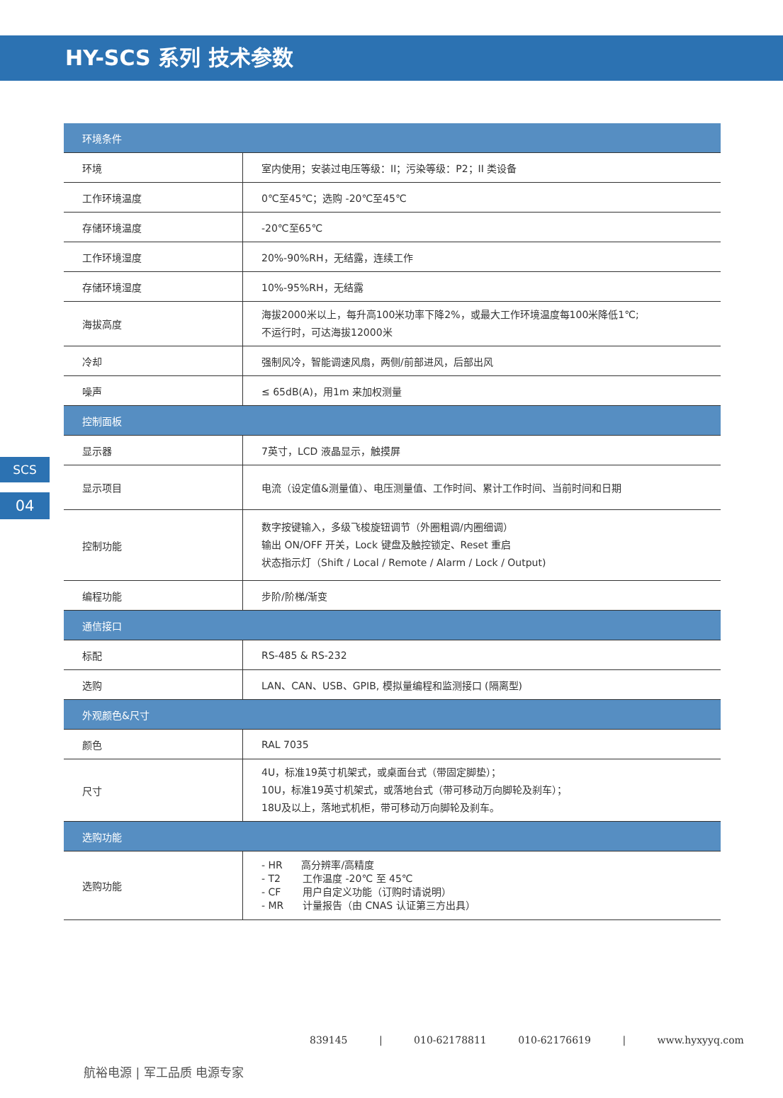HY-SCS 系列 技术参数
SCS
04
| 环境条件 | |
| --- | --- |
| 环境 | 室内使用；安装过电压等级：II；污染等级：P2；II 类设备 |
| 工作环境温度 | 0℃至45℃；选购 -20℃至45℃ |
| 存储环境温度 | -20℃至65℃ |
| 工作环境湿度 | 20%-90%RH，无结露，连续工作 |
| 存储环境湿度 | 10%-95%RH，无结露 |
| 海拔高度 | 海拔2000米以上，每升高100米功率下降2%，或最大工作环境温度每100米降低1℃; 不运行时，可达海拔12000米 |
| 冷却 | 强制风冷，智能调速风扇，两侧/前部进风，后部出风 |
| 噪声 | ≤ 65dB(A)，用1m 来加权测量 |
| 控制面板 | |
| 显示器 | 7英寸，LCD 液晶显示，触摸屏 |
| 显示项目 | 电流（设定值&测量值）、电压测量值、工作时间、累计工作时间、当前时间和日期 |
| 控制功能 | 数字按键输入，多级飞梭旋钮调节（外圈粗调/内圈细调） 输出 ON/OFF 开关，Lock 键盘及触控锁定、Reset 重启 状态指示灯（Shift / Local / Remote / Alarm / Lock / Output) |
| 编程功能 | 步阶/阶梯/渐变 |
| 通信接口 | |
| 标配 | RS-485 & RS-232 |
| 选购 | LAN、CAN、USB、GPIB, 模拟量编程和监测接口 (隔离型) |
| 外观颜色&尺寸 | |
| 颜色 | RAL 7035 |
| 尺寸 | 4U，标准19英寸机架式，或桌面台式（带固定脚垫）； 10U，标准19英寸机架式，或落地台式（带可移动万向脚轮及刹车）； 18U及以上，落地式机柜，带可移动万向脚轮及刹车。 |
| 选购功能 | |
| 选购功能 | - HR 高分辨率/高精度 - T2 工作温度 -20℃ 至 45℃ - CF 用户自定义功能（订购时请说明） - MR 计量报告（由 CNAS 认证第三方出具） |
839145 | 010-62178811 010-62176619 | www.hyxyyq.com
航裕电源 | 军工品质 电源专家